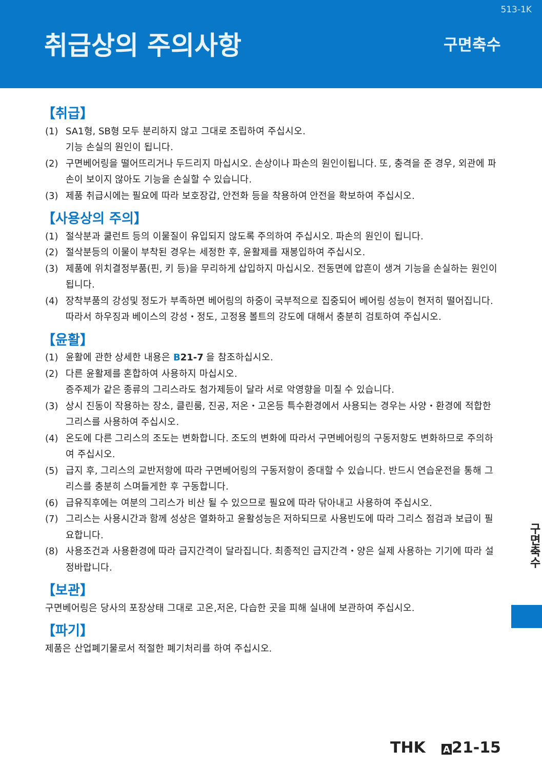513-1K
취급상의 주의사항
구면축수
【취급】
(1) SA1형, SB형 모두 분리하지 않고 그대로 조립하여 주십시오.
기능 손실의 원인이 됩니다.
(2) 구면베어링을 떨어뜨리거나 두드리지 마십시오. 손상이나 파손의 원인이됩니다. 또, 충격을 준 경우, 외관에 파손이 보이지 않아도 기능을 손실할 수 있습니다.
(3) 제품 취급시에는 필요에 따라 보호장갑, 안전화 등을 착용하여 안전을 확보하여 주십시오.
【사용상의 주의】
(1) 절삭분과 쿨런트 등의 이물질이 유입되지 않도록 주의하여 주십시오. 파손의 원인이 됩니다.
(2) 절삭분등의 이물이 부착된 경우는 세정한 후, 윤활제를 재봉입하여 주십시오.
(3) 제품에 위치결정부품(핀, 키 등)을 무리하게 삽입하지 마십시오. 전동면에 압흔이 생겨 기능을 손실하는 원인이 됩니다.
(4) 장착부품의 강성및 정도가 부족하면 베어링의 하중이 국부적으로 집중되어 베어링 성능이 현저히 떨어집니다. 따라서 하우징과 베이스의 강성・정도, 고정용 볼트의 강도에 대해서 충분히 검토하여 주십시오.
【윤활】
(1) 윤활에 관한 상세한 내용은 B 21-7 을 참조하십시오.
(2) 다른 윤활제를 혼합하여 사용하지 마십시오.
증주제가 같은 종류의 그리스라도 첨가제등이 달라 서로 악영향을 미칠 수 있습니다.
(3) 상시 진동이 작용하는 장소, 클린룸, 진공, 저온・고온등 특수환경에서 사용되는 경우는 사양・환경에 적합한 그리스를 사용하여 주십시오.
(4) 온도에 다른 그리스의 조도는 변화합니다. 조도의 변화에 따라서 구면베어링의 구동저항도 변화하므로 주의하여 주십시오.
(5) 급지 후, 그리스의 교반저항에 따라 구면베어링의 구동저항이 증대할 수 있습니다. 반드시 연습운전을 통해 그리스를 충분히 스며들게한 후 구동합니다.
(6) 급유직후에는 여분의 그리스가 비산 될 수 있으므로 필요에 따라 닦아내고 사용하여 주십시오.
(7) 그리스는 사용시간과 함께 성상은 열화하고 윤활성능은 저하되므로 사용빈도에 따라 그리스 점검과 보급이 필요합니다.
(8) 사용조건과 사용환경에 따라 급지간격이 달라집니다. 최종적인 급지간격・양은 실제 사용하는 기기에 따라 설정바랍니다.
【보관】
구면베어링은 당사의 포장상태 그대로 고온,저온, 다습한 곳을 피해 실내에 보관하여 주십시오.
【파기】
제품은 산업폐기물로서 적절한 폐기처리를 하여 주십시오.
구면축수
THK A 21-15